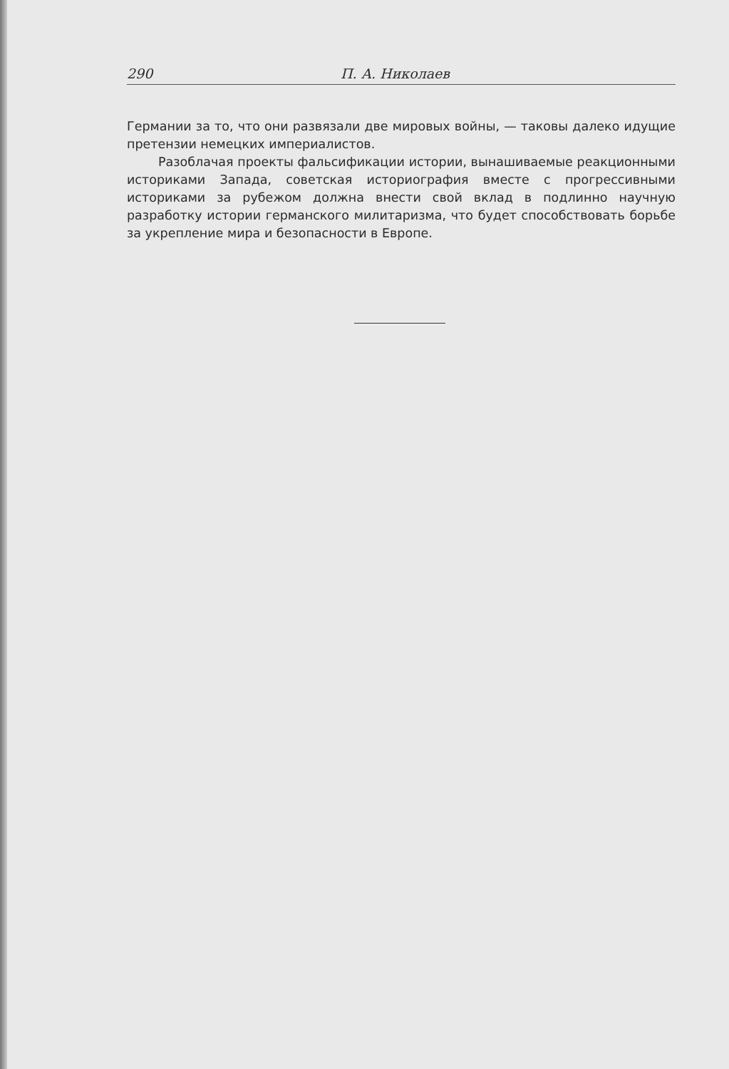290 П. А. Николаев
Германии за то, что они развязали две мировых войны, — таковы далеко идущие претензии немецких империалистов.
Разоблачая проекты фальсификации истории, вынашиваемые реакционными историками Запада, советская историография вместе с прогрессивными историками за рубежом должна внести свой вклад в подлинно научную разработку истории германского милитаризма, что будет способствовать борьбе за укрепление мира и безопасности в Европе.